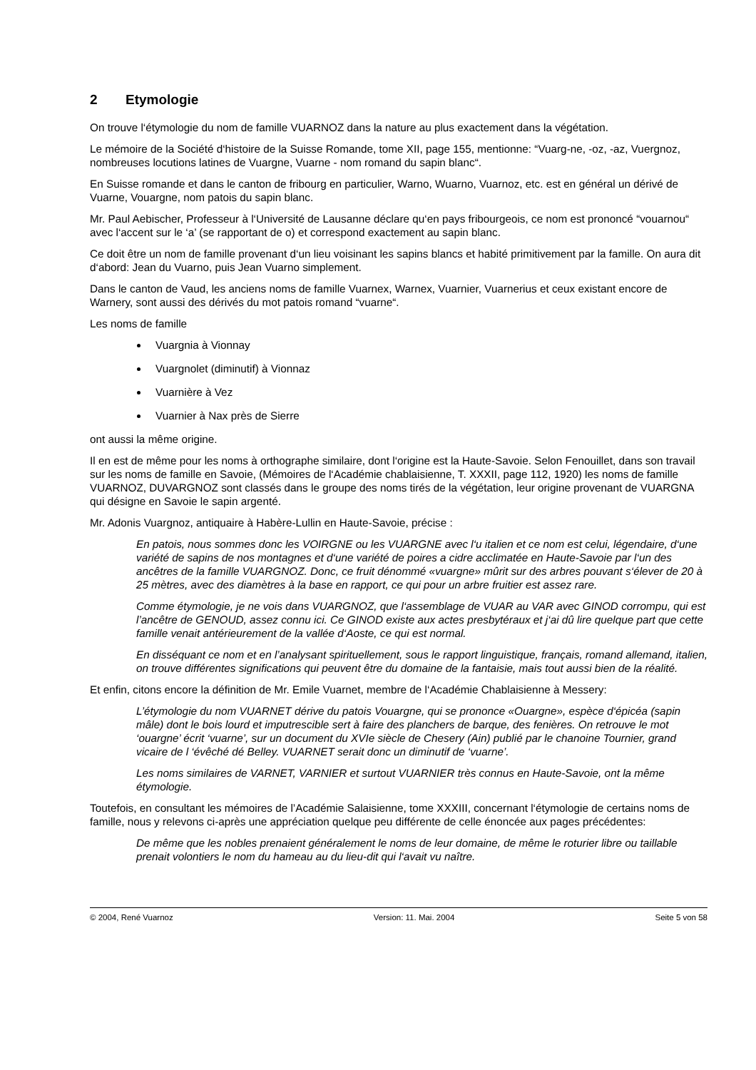2 Etymologie
On trouve l‘étymologie du nom de famille VUARNOZ dans la nature au plus exactement dans la végétation.
Le mémoire de la Société d‘histoire de la Suisse Romande, tome XII, page 155, mentionne: “Vuarg-ne, -oz, -az, Vuergnoz, nombreuses locutions latines de Vuargne, Vuarne - nom romand du sapin blanc“.
En Suisse romande et dans le canton de fribourg en particulier, Warno, Wuarno, Vuarnoz, etc. est en général un dérivé de Vuarne, Vouargne, nom patois du sapin blanc.
Mr. Paul Aebischer, Professeur à l‘Université de Lausanne déclare qu‘en pays fribourgeois, ce nom est prononcé “vouarnou“ avec l‘accent sur le ‘a’ (se rapportant de o) et correspond exactement au sapin blanc.
Ce doit être un nom de famille provenant d‘un lieu voisinant les sapins blancs et habité primitivement par la famille. On aura dit d‘abord: Jean du Vuarno, puis Jean Vuarno simplement.
Dans le canton de Vaud, les anciens noms de famille Vuarnex, Warnex, Vuarnier, Vuarnerius et ceux existant encore de Warnery, sont aussi des dérivés du mot patois romand “vuarne“.
Les noms de famille
Vuargnia à Vionnay
Vuargnolet (diminutif) à Vionnaz
Vuarnière à Vez
Vuarnier à Nax près de Sierre
ont aussi la même origine.
Il en est de même pour les noms à orthographe similaire, dont l‘origine est la Haute-Savoie. Selon Fenouillet, dans son travail sur les noms de famille en Savoie, (Mémoires de l‘Académie chablaisienne, T. XXXII, page 112, 1920) les noms de famille VUARNOZ, DUVARGNOZ sont classés dans le groupe des noms tirés de la végétation, leur origine provenant de VUARGNA qui désigne en Savoie le sapin argenté.
Mr. Adonis Vuargnoz, antiquaire à Habère-Lullin en Haute-Savoie, précise :
En patois, nous sommes donc les VOIRGNE ou les VUARGNE avec l‘u italien et ce nom est celui, légendaire, d‘une variété de sapins de nos montagnes et d‘une variété de poires a cidre acclimatée en Haute-Savoie par l‘un des ancêtres de la famille VUARGNOZ. Donc, ce fruit dénommé «vuargne» mûrit sur des arbres pouvant s‘élever de 20 à 25 mètres, avec des diamètres à la base en rapport, ce qui pour un arbre fruitier est assez rare.
Comme étymologie, je ne vois dans VUARGNOZ, que l‘assemblage de VUAR au VAR avec GINOD corrompu, qui est l’ancêtre de GENOUD, assez connu ici. Ce GINOD existe aux actes presbytéraux et j‘ai dû lire quelque part que cette famille venait antérieurement de la vallée d‘Aoste, ce qui est normal.
En disséquant ce nom et en l’analysant spirituellement, sous le rapport linguistique, français, romand allemand, italien, on trouve différentes significations qui peuvent être du domaine de la fantaisie, mais tout aussi bien de la réalité.
Et enfin, citons encore la définition de Mr. Emile Vuarnet, membre de l‘Académie Chablaisienne à Messery:
L’étymologie du nom VUARNET dérive du patois Vouargne, qui se prononce «Ouargne», espèce d‘épicéa (sapin mâle) dont le bois lourd et imputrescible sert à faire des planchers de barque, des fenières. On retrouve le mot ‘ouargne’ écrit ‘vuarne’, sur un document du XVIe siècle de Chesery (Ain) publié par le chanoine Tournier, grand vicaire de l ‘évêché dé Belley. VUARNET serait donc un diminutif de ‘vuarne’.
Les noms similaires de VARNET, VARNIER et surtout VUARNIER très connus en Haute-Savoie, ont la même étymologie.
Toutefois, en consultant les mémoires de l’Académie Salaisienne, tome XXXIII, concernant l‘étymologie de certains noms de famille, nous y relevons ci-après une appréciation quelque peu différente de celle énoncée aux pages précédentes:
De même que les nobles prenaient généralement le noms de leur domaine, de même le roturier libre ou taillable prenait volontiers le nom du hameau au du lieu-dit qui l‘avait vu naître.
© 2004, René Vuarnoz Version: 11. Mai. 2004 Seite 5 von 58